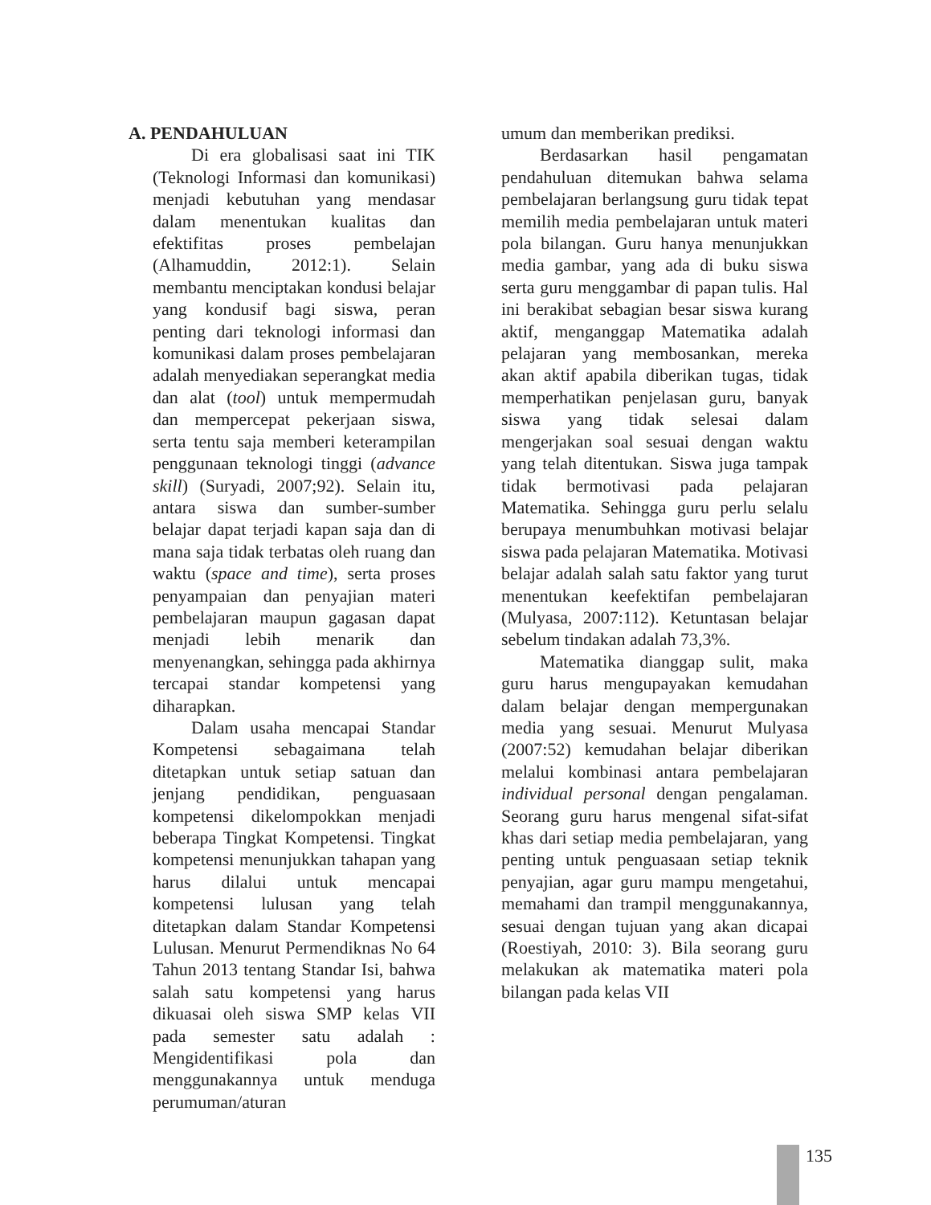A. PENDAHULUAN
Di era globalisasi saat ini TIK (Teknologi Informasi dan komunikasi) menjadi kebutuhan yang mendasar dalam menentukan kualitas dan efektifitas proses pembelajan (Alhamuddin, 2012:1). Selain membantu menciptakan kondusi belajar yang kondusif bagi siswa, peran penting dari teknologi informasi dan komunikasi dalam proses pembelajaran adalah menyediakan seperangkat media dan alat (tool) untuk mempermudah dan mempercepat pekerjaan siswa, serta tentu saja memberi keterampilan penggunaan teknologi tinggi (advance skill) (Suryadi, 2007;92). Selain itu, antara siswa dan sumber-sumber belajar dapat terjadi kapan saja dan di mana saja tidak terbatas oleh ruang dan waktu (space and time), serta proses penyampaian dan penyajian materi pembelajaran maupun gagasan dapat menjadi lebih menarik dan menyenangkan, sehingga pada akhirnya tercapai standar kompetensi yang diharapkan.
Dalam usaha mencapai Standar Kompetensi sebagaimana telah ditetapkan untuk setiap satuan dan jenjang pendidikan, penguasaan kompetensi dikelompokkan menjadi beberapa Tingkat Kompetensi. Tingkat kompetensi menunjukkan tahapan yang harus dilalui untuk mencapai kompetensi lulusan yang telah ditetapkan dalam Standar Kompetensi Lulusan. Menurut Permendiknas No 64 Tahun 2013 tentang Standar Isi, bahwa salah satu kompetensi yang harus dikuasai oleh siswa SMP kelas VII pada semester satu adalah : Mengidentifikasi pola dan menggunakannya untuk menduga perumuman/aturan
umum dan memberikan prediksi.
Berdasarkan hasil pengamatan pendahuluan ditemukan bahwa selama pembelajaran berlangsung guru tidak tepat memilih media pembelajaran untuk materi pola bilangan. Guru hanya menunjukkan media gambar, yang ada di buku siswa serta guru menggambar di papan tulis. Hal ini berakibat sebagian besar siswa kurang aktif, menganggap Matematika adalah pelajaran yang membosankan, mereka akan aktif apabila diberikan tugas, tidak memperhatikan penjelasan guru, banyak siswa yang tidak selesai dalam mengerjakan soal sesuai dengan waktu yang telah ditentukan. Siswa juga tampak tidak bermotivasi pada pelajaran Matematika. Sehingga guru perlu selalu berupaya menumbuhkan motivasi belajar siswa pada pelajaran Matematika. Motivasi belajar adalah salah satu faktor yang turut menentukan keefektifan pembelajaran (Mulyasa, 2007:112). Ketuntasan belajar sebelum tindakan adalah 73,3%.
Matematika dianggap sulit, maka guru harus mengupayakan kemudahan dalam belajar dengan mempergunakan media yang sesuai. Menurut Mulyasa (2007:52) kemudahan belajar diberikan melalui kombinasi antara pembelajaran individual personal dengan pengalaman. Seorang guru harus mengenal sifat-sifat khas dari setiap media pembelajaran, yang penting untuk penguasaan setiap teknik penyajian, agar guru mampu mengetahui, memahami dan trampil menggunakannya, sesuai dengan tujuan yang akan dicapai (Roestiyah, 2010: 3). Bila seorang guru melakukan ak matematika materi pola bilangan pada kelas VII
135